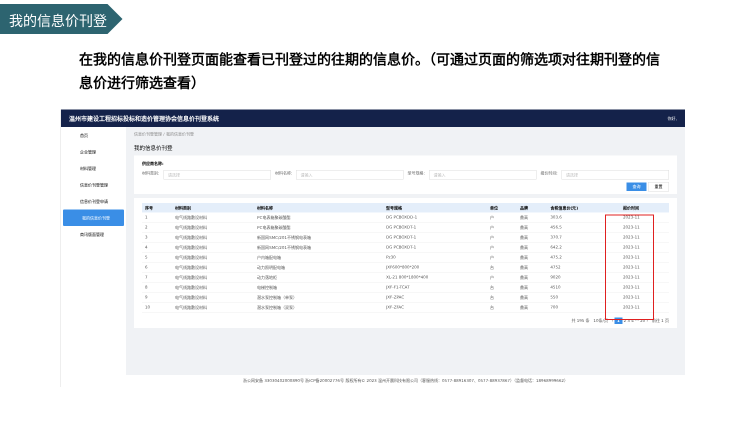我的信息价刊登
在我的信息价刊登页面能查看已刊登过的往期的信息价。（可通过页面的筛选项对往期刊登的信息价进行筛选查看）
温州市建设工程招标投标和造价管理协会信息价刊登系统 你好,
首页
企业管理
材料管理
信息价刊登管理
信息价刊登申请
我的信息价刊登
商讯版面管理
信息价刊登管理 / 我的信息价刊登
我的信息价刊登
供应商名称:
材料类别: 请选择 材料名称: 请输入 型号规格: 请输入 报价时间: 请选择
查询 重置
| 序号 | 材料类别 | 材料名称 | 型号规格 | 单位 | 品牌 | 含税信息价(元) | 报价时间 |
| --- | --- | --- | --- | --- | --- | --- | --- |
| 1 | 电气线路敷设材料 | PC电表箱聚碳酸酯 | DG PCBOXDD-1 | 户 | 鼎高 | 303.6 | 2023-11 |
| 2 | 电气线路敷设材料 | PC电表箱聚碳酸酯 | DG PCBOXDT-1 | 户 | 鼎高 | 456.5 | 2023-11 |
| 3 | 电气线路敷设材料 | 新国网SMC/201不锈钢电表箱 | DG PCBOXDT-1 | 户 | 鼎高 | 370.7 | 2023-11 |
| 4 | 电气线路敷设材料 | 新国网SMC/201不锈钢电表箱 | DG PCBOXDT-1 | 户 | 鼎高 | 642.2 | 2023-11 |
| 5 | 电气线路敷设材料 | 户内箱配电箱 | Pz30 | 户 | 鼎高 | 475.2 | 2023-11 |
| 6 | 电气线路敷设材料 | 动力照明配电箱 | JXF600*800*200 | 台 | 鼎高 | 4752 | 2023-11 |
| 7 | 电气线路敷设材料 | 动力落地柜 | XL-21 800*1800*400 | 户 | 鼎高 | 9020 | 2023-11 |
| 8 | 电气线路敷设材料 | 电梯控制箱 | JXF-F1-TCAT | 台 | 鼎高 | 4510 | 2023-11 |
| 9 | 电气线路敷设材料 | 潜水泵控制箱（单泵） | JXF-ZPAC | 台 | 鼎高 | 550 | 2023-11 |
| 10 | 电气线路敷设材料 | 潜水泵控制箱（双泵） | JXF-ZFAC | 台 | 鼎高 | 700 | 2023-11 |
共 195 条 10条/页 ‹ 1 2 3 4 ··· 20 › 前往 1 页
浙公网安备 33030402000890号 浙ICP备20002776号 版权所有© 2023 温州开晨科技有限公司（客服热线：0577-88916307、0577-88937867）（监督电话：18968999662）